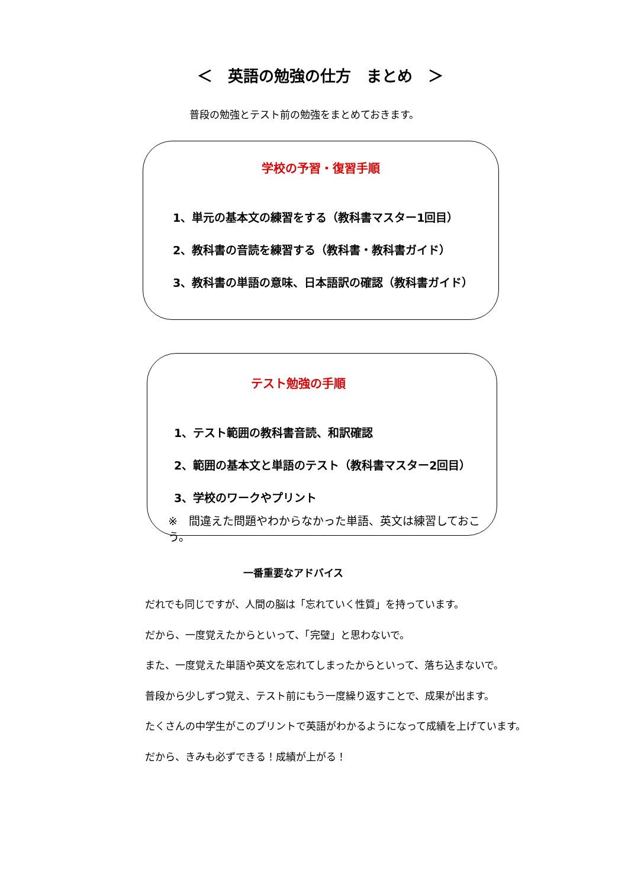＜　英語の勉強の仕方　まとめ　＞
普段の勉強とテスト前の勉強をまとめておきます。
学校の予習・復習手順
1、単元の基本文の練習をする（教科書マスター1回目）
2、教科書の音読を練習する（教科書・教科書ガイド）
3、教科書の単語の意味、日本語訳の確認（教科書ガイド）
テスト勉強の手順
1、テスト範囲の教科書音読、和訳確認
2、範囲の基本文と単語のテスト（教科書マスター2回目）
3、学校のワークやプリント
※　間違えた問題やわからなかった単語、英文は練習しておこう。
一番重要なアドバイス
だれでも同じですが、人間の脳は「忘れていく性質」を持っています。
だから、一度覚えたからといって、「完璧」と思わないで。
また、一度覚えた単語や英文を忘れてしまったからといって、落ち込まないで。
普段から少しずつ覚え、テスト前にもう一度繰り返すことで、成果が出ます。
たくさんの中学生がこのプリントで英語がわかるようになって成績を上げています。
だから、きみも必ずできる！成績が上がる！